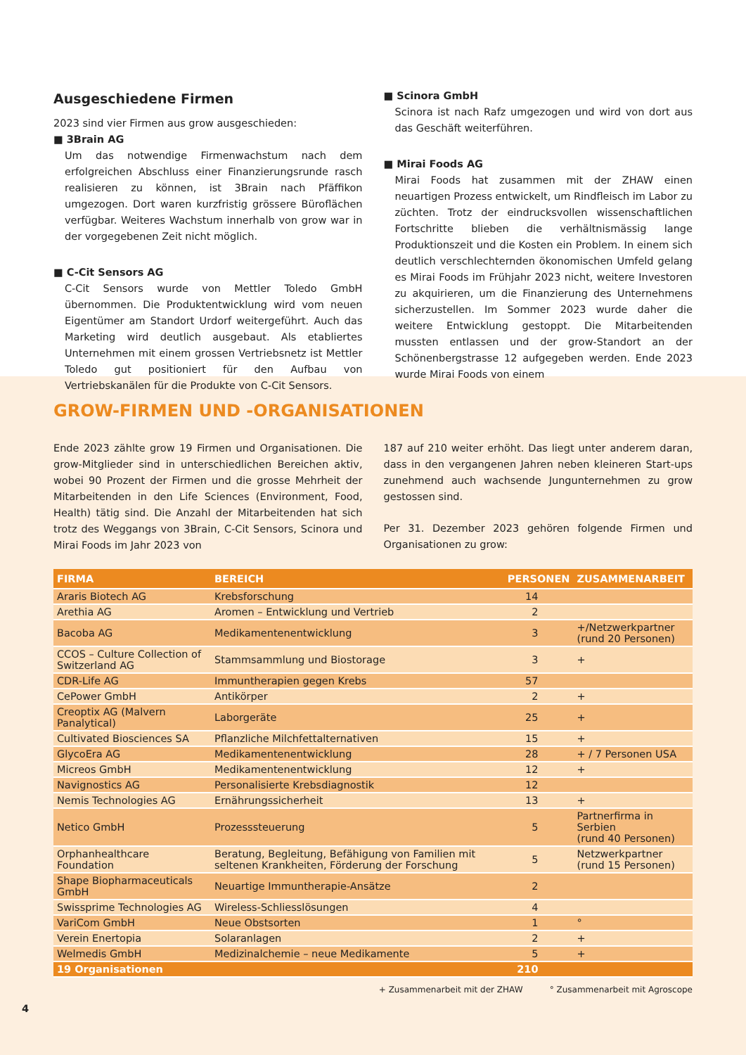Ausgeschiedene Firmen
2023 sind vier Firmen aus grow ausgeschieden:
■ 3Brain AG
Um das notwendige Firmenwachstum nach dem erfolgreichen Abschluss einer Finanzierungsrunde rasch realisieren zu können, ist 3Brain nach Pfäffikon umgezogen. Dort waren kurzfristig grössere Büroflächen verfügbar. Weiteres Wachstum innerhalb von grow war in der vorgegebenen Zeit nicht möglich.
■ C-Cit Sensors AG
C-Cit Sensors wurde von Mettler Toledo GmbH übernommen. Die Produktentwicklung wird vom neuen Eigentümer am Standort Urdorf weitergeführt. Auch das Marketing wird deutlich ausgebaut. Als etabliertes Unternehmen mit einem grossen Vertriebsnetz ist Mettler Toledo gut positioniert für den Aufbau von Vertriebskanälen für die Produkte von C-Cit Sensors.
■ Scinora GmbH
Scinora ist nach Rafz umgezogen und wird von dort aus das Geschäft weiterführen.
■ Mirai Foods AG
Mirai Foods hat zusammen mit der ZHAW einen neuartigen Prozess entwickelt, um Rindfleisch im Labor zu züchten. Trotz der eindrucksvollen wissenschaftlichen Fortschritte blieben die verhältnismässig lange Produktionszeit und die Kosten ein Problem. In einem sich deutlich verschlechternden ökonomischen Umfeld gelang es Mirai Foods im Frühjahr 2023 nicht, weitere Investoren zu akquirieren, um die Finanzierung des Unternehmens sicherzustellen. Im Sommer 2023 wurde daher die weitere Entwicklung gestoppt. Die Mitarbeitenden mussten entlassen und der grow-Standort an der Schönenbergstrasse 12 aufgegeben werden. Ende 2023 wurde Mirai Foods von einem
GROW-FIRMEN UND -ORGANISATIONEN
Ende 2023 zählte grow 19 Firmen und Organisationen. Die grow-Mitglieder sind in unterschiedlichen Bereichen aktiv, wobei 90 Prozent der Firmen und die grosse Mehrheit der Mitarbeitenden in den Life Sciences (Environment, Food, Health) tätig sind. Die Anzahl der Mitarbeitenden hat sich trotz des Weggangs von 3Brain, C-Cit Sensors, Scinora und Mirai Foods im Jahr 2023 von
187 auf 210 weiter erhöht. Das liegt unter anderem daran, dass in den vergangenen Jahren neben kleineren Start-ups zunehmend auch wachsende Jungunternehmen zu grow gestossen sind.
Per 31. Dezember 2023 gehören folgende Firmen und Organisationen zu grow:
| FIRMA | BEREICH | PERSONEN | ZUSAMMENARBEIT |
| --- | --- | --- | --- |
| Araris Biotech AG | Krebsforschung | 14 | |
| Arethia AG | Aromen – Entwicklung und Vertrieb | 2 | |
| Bacoba AG | Medikamentenentwicklung | 3 | +/Netzwerkpartner (rund 20 Personen) |
| CCOS – Culture Collection of Switzerland AG | Stammsammlung und Biostorage | 3 | + |
| CDR-Life AG | Immuntherapien gegen Krebs | 57 | |
| CePower GmbH | Antikörper | 2 | + |
| Creoptix AG (Malvern Panalytical) | Laborgeräte | 25 | + |
| Cultivated Biosciences SA | Pflanzliche Milchfettalternativen | 15 | + |
| GlycoEra AG | Medikamentenentwicklung | 28 | + / 7 Personen USA |
| Micreos GmbH | Medikamentenentwicklung | 12 | + |
| Navignostics AG | Personalisierte Krebsdiagnostik | 12 | |
| Nemis Technologies AG | Ernährungssicherheit | 13 | + |
| Netico GmbH | Prozesssteuerung | 5 | Partnerfirma in Serbien (rund 40 Personen) |
| Orphanhealthcare Foundation | Beratung, Begleitung, Befähigung von Familien mit seltenen Krankheiten, Förderung der Forschung | 5 | Netzwerkpartner (rund 15 Personen) |
| Shape Biopharmaceuticals GmbH | Neuartige Immuntherapie-Ansätze | 2 | |
| Swissprime Technologies AG | Wireless-Schliesslösungen | 4 | |
| VariCom GmbH | Neue Obstsorten | 1 | ° |
| Verein Enertopia | Solaranlagen | 2 | + |
| Welmedis GmbH | Medizinalchemie – neue Medikamente | 5 | + |
| 19 Organisationen | | 210 | |
+ Zusammenarbeit mit der ZHAW ° Zusammenarbeit mit Agroscope
4